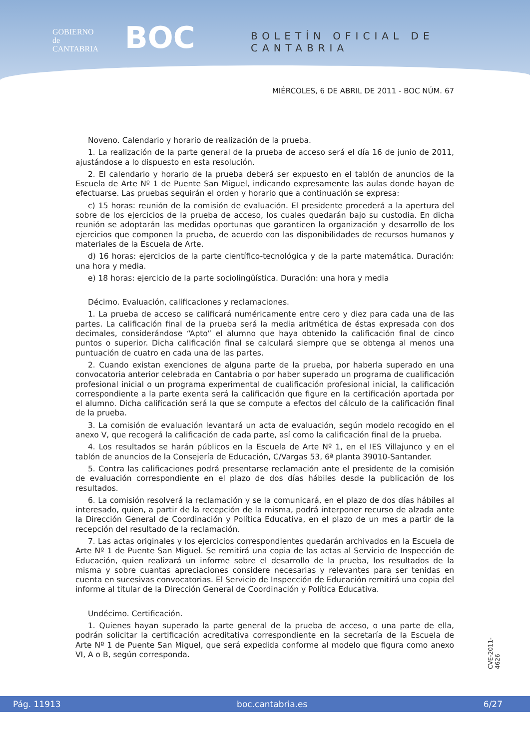GOBIERNO
de
CANTABRIA
BOC BOLETÍN OFICIAL DE CANTABRIA
MIÉRCOLES, 6 DE ABRIL DE 2011 - BOC NÚM. 67
Noveno. Calendario y horario de realización de la prueba.
1. La realización de la parte general de la prueba de acceso será el día 16 de junio de 2011, ajustándose a lo dispuesto en esta resolución.
2. El calendario y horario de la prueba deberá ser expuesto en el tablón de anuncios de la Escuela de Arte Nº 1 de Puente San Miguel, indicando expresamente las aulas donde hayan de efectuarse. Las pruebas seguirán el orden y horario que a continuación se expresa:
c) 15 horas: reunión de la comisión de evaluación. El presidente procederá a la apertura del sobre de los ejercicios de la prueba de acceso, los cuales quedarán bajo su custodia. En dicha reunión se adoptarán las medidas oportunas que garanticen la organización y desarrollo de los ejercicios que componen la prueba, de acuerdo con las disponibilidades de recursos humanos y materiales de la Escuela de Arte.
d) 16 horas: ejercicios de la parte científico-tecnológica y de la parte matemática. Duración: una hora y media.
e) 18 horas: ejercicio de la parte sociolingüística. Duración: una hora y media
Décimo. Evaluación, calificaciones y reclamaciones.
1. La prueba de acceso se calificará numéricamente entre cero y diez para cada una de las partes. La calificación final de la prueba será la media aritmética de éstas expresada con dos decimales, considerándose “Apto” el alumno que haya obtenido la calificación final de cinco puntos o superior. Dicha calificación final se calculará siempre que se obtenga al menos una puntuación de cuatro en cada una de las partes.
2. Cuando existan exenciones de alguna parte de la prueba, por haberla superado en una convocatoria anterior celebrada en Cantabria o por haber superado un programa de cualificación profesional inicial o un programa experimental de cualificación profesional inicial, la calificación correspondiente a la parte exenta será la calificación que figure en la certificación aportada por el alumno. Dicha calificación será la que se compute a efectos del cálculo de la calificación final de la prueba.
3. La comisión de evaluación levantará un acta de evaluación, según modelo recogido en el anexo V, que recogerá la calificación de cada parte, así como la calificación final de la prueba.
4. Los resultados se harán públicos en la Escuela de Arte Nº 1, en el IES Villajunco y en el tablón de anuncios de la Consejería de Educación, C/Vargas 53, 6ª planta 39010-Santander.
5. Contra las calificaciones podrá presentarse reclamación ante el presidente de la comisión de evaluación correspondiente en el plazo de dos días hábiles desde la publicación de los resultados.
6. La comisión resolverá la reclamación y se la comunicará, en el plazo de dos días hábiles al interesado, quien, a partir de la recepción de la misma, podrá interponer recurso de alzada ante la Dirección General de Coordinación y Política Educativa, en el plazo de un mes a partir de la recepción del resultado de la reclamación.
7. Las actas originales y los ejercicios correspondientes quedarán archivados en la Escuela de Arte Nº 1 de Puente San Miguel. Se remitirá una copia de las actas al Servicio de Inspección de Educación, quien realizará un informe sobre el desarrollo de la prueba, los resultados de la misma y sobre cuantas apreciaciones considere necesarias y relevantes para ser tenidas en cuenta en sucesivas convocatorias. El Servicio de Inspección de Educación remitirá una copia del informe al titular de la Dirección General de Coordinación y Política Educativa.
Undécimo. Certificación.
1. Quienes hayan superado la parte general de la prueba de acceso, o una parte de ella, podrán solicitar la certificación acreditativa correspondiente en la secretaría de la Escuela de Arte Nº 1 de Puente San Miguel, que será expedida conforme al modelo que figura como anexo VI, A o B, según corresponda.
CVE-2011-4626
Pág. 11913 boc.cantabria.es 6/27